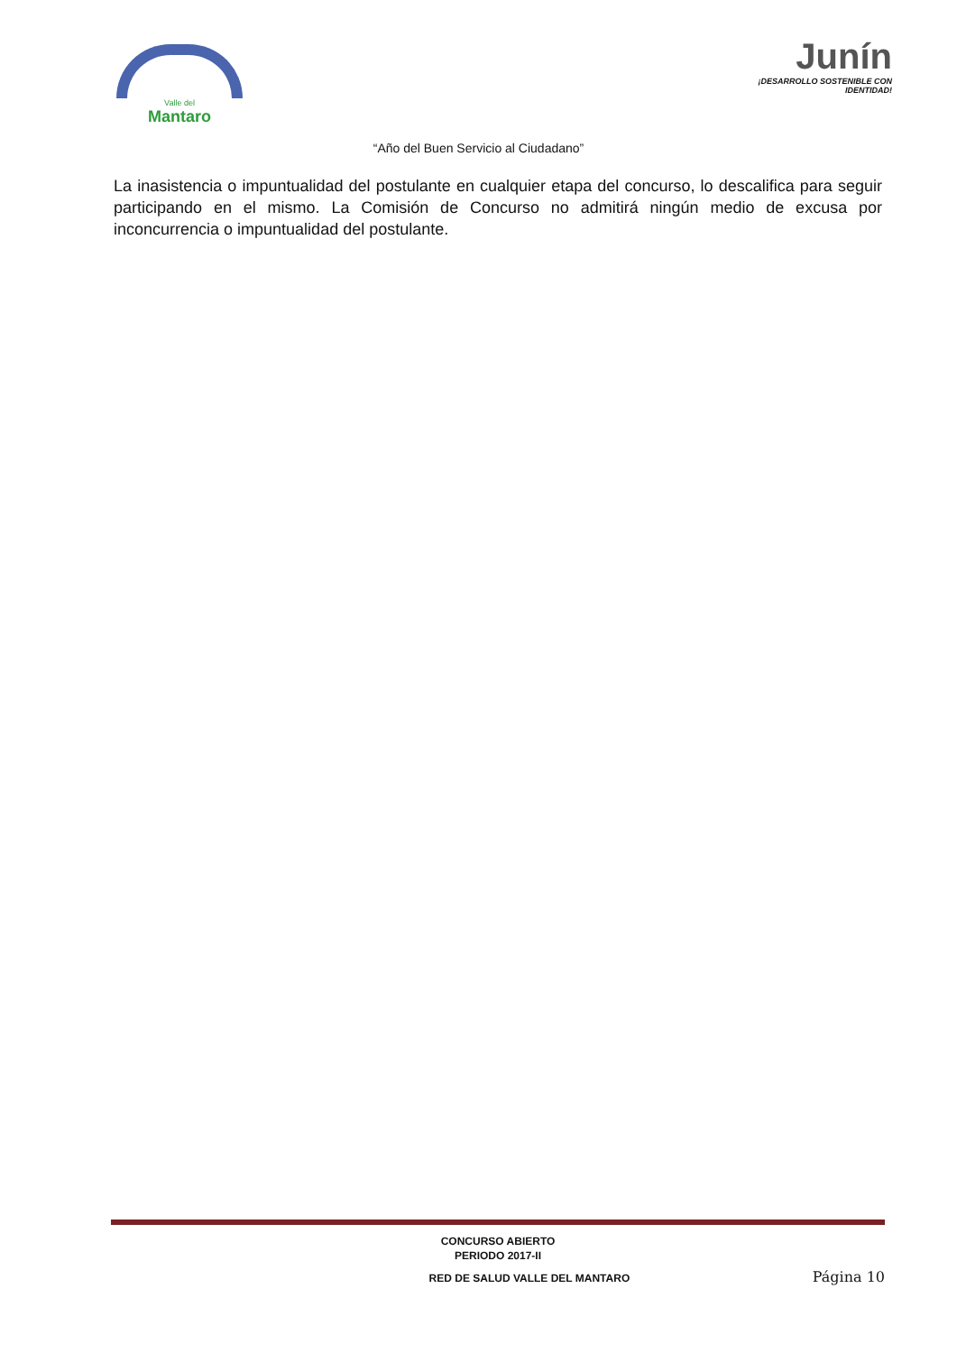Valle del
Mantaro
Junín
¡DESARROLLO SOSTENIBLE CON IDENTIDAD!
“Año del Buen Servicio al Ciudadano”
La inasistencia o impuntualidad del postulante en cualquier etapa del concurso, lo descalifica para seguir participando en el mismo. La Comisión de Concurso no admitirá ningún medio de excusa por inconcurrencia o impuntualidad del postulante.
CONCURSO ABIERTO
PERIODO 2017-II
RED DE SALUD VALLE DEL MANTARO Página 10